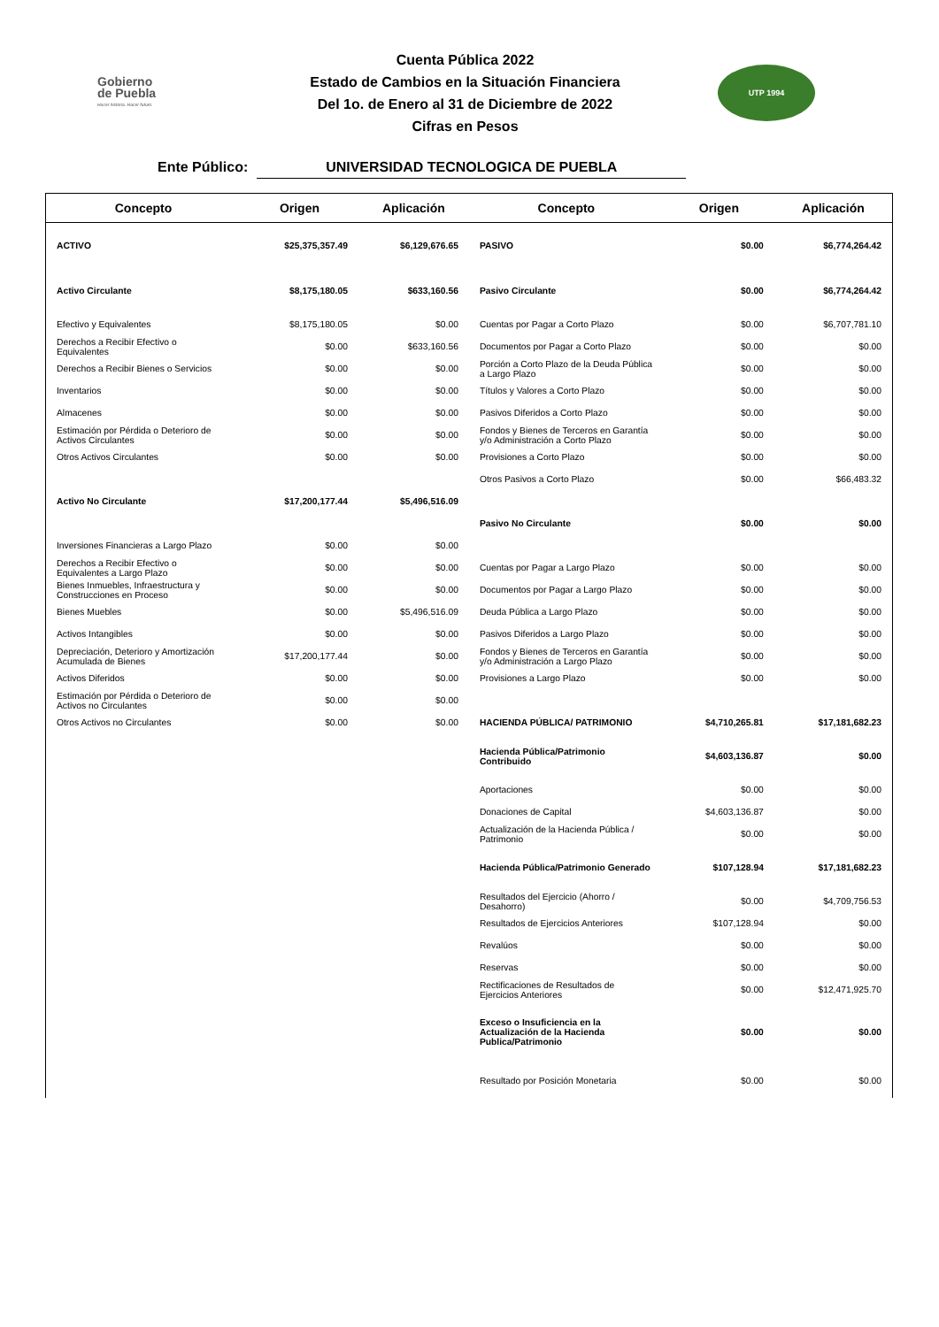Gobierno
de Puebla
Hacer historia. Hacer futuro.
Cuenta Pública 2022
Estado de Cambios en la Situación Financiera
Del 1o. de Enero al 31 de Diciembre de 2022
Cifras en Pesos
UTP 1994
Ente Público: UNIVERSIDAD TECNOLOGICA DE PUEBLA
| Concepto | Origen | Aplicación | Concepto | Origen | Aplicación |
| --- | --- | --- | --- | --- | --- |
| ACTIVO | $25,375,357.49 | $6,129,676.65 | PASIVO | $0.00 | $6,774,264.42 |
| Activo Circulante | $8,175,180.05 | $633,160.56 | Pasivo Circulante | $0.00 | $6,774,264.42 |
| Efectivo y Equivalentes | $8,175,180.05 | $0.00 | Cuentas por Pagar a Corto Plazo | $0.00 | $6,707,781.10 |
| Derechos a Recibir Efectivo o Equivalentes | $0.00 | $633,160.56 | Documentos por Pagar a Corto Plazo | $0.00 | $0.00 |
| Derechos a Recibir Bienes o Servicios | $0.00 | $0.00 | Porción a Corto Plazo de la Deuda Pública a Largo Plazo | $0.00 | $0.00 |
| Inventarios | $0.00 | $0.00 | Títulos y Valores a Corto Plazo | $0.00 | $0.00 |
| Almacenes | $0.00 | $0.00 | Pasivos Diferidos a Corto Plazo | $0.00 | $0.00 |
| Estimación por Pérdida o Deterioro de Activos Circulantes | $0.00 | $0.00 | Fondos y Bienes de Terceros en Garantía y/o Administración a Corto Plazo | $0.00 | $0.00 |
| Otros Activos Circulantes | $0.00 | $0.00 | Provisiones a Corto Plazo | $0.00 | $0.00 |
| | | | Otros Pasivos a Corto Plazo | $0.00 | $66,483.32 |
| Activo No Circulante | $17,200,177.44 | $5,496,516.09 | | | |
| | | | Pasivo No Circulante | $0.00 | $0.00 |
| Inversiones Financieras a Largo Plazo | $0.00 | $0.00 | | | |
| Derechos a Recibir Efectivo o Equivalentes a Largo Plazo | $0.00 | $0.00 | Cuentas por Pagar a Largo Plazo | $0.00 | $0.00 |
| Bienes Inmuebles, Infraestructura y Construcciones en Proceso | $0.00 | $0.00 | Documentos por Pagar a Largo Plazo | $0.00 | $0.00 |
| Bienes Muebles | $0.00 | $5,496,516.09 | Deuda Pública a Largo Plazo | $0.00 | $0.00 |
| Activos Intangibles | $0.00 | $0.00 | Pasivos Diferidos a Largo Plazo | $0.00 | $0.00 |
| Depreciación, Deterioro y Amortización Acumulada de Bienes | $17,200,177.44 | $0.00 | Fondos y Bienes de Terceros en Garantía y/o Administración a Largo Plazo | $0.00 | $0.00 |
| Activos Diferidos | $0.00 | $0.00 | Provisiones a Largo Plazo | $0.00 | $0.00 |
| Estimación por Pérdida o Deterioro de Activos no Circulantes | $0.00 | $0.00 | | | |
| Otros Activos no Circulantes | $0.00 | $0.00 | HACIENDA PÚBLICA/ PATRIMONIO | $4,710,265.81 | $17,181,682.23 |
| | | | Hacienda Pública/Patrimonio Contribuido | $4,603,136.87 | $0.00 |
| | | | Aportaciones | $0.00 | $0.00 |
| | | | Donaciones de Capital | $4,603,136.87 | $0.00 |
| | | | Actualización de la Hacienda Pública / Patrimonio | $0.00 | $0.00 |
| | | | Hacienda Pública/Patrimonio Generado | $107,128.94 | $17,181,682.23 |
| | | | Resultados del Ejercicio (Ahorro / Desahorro) | $0.00 | $4,709,756.53 |
| | | | Resultados de Ejercicios Anteriores | $107,128.94 | $0.00 |
| | | | Revalúos | $0.00 | $0.00 |
| | | | Reservas | $0.00 | $0.00 |
| | | | Rectificaciones de Resultados de Ejercicios Anteriores | $0.00 | $12,471,925.70 |
| | | | Exceso o Insuficiencia en la Actualización de la Hacienda Publica/Patrimonio | $0.00 | $0.00 |
| | | | Resultado por Posición Monetaria | $0.00 | $0.00 |